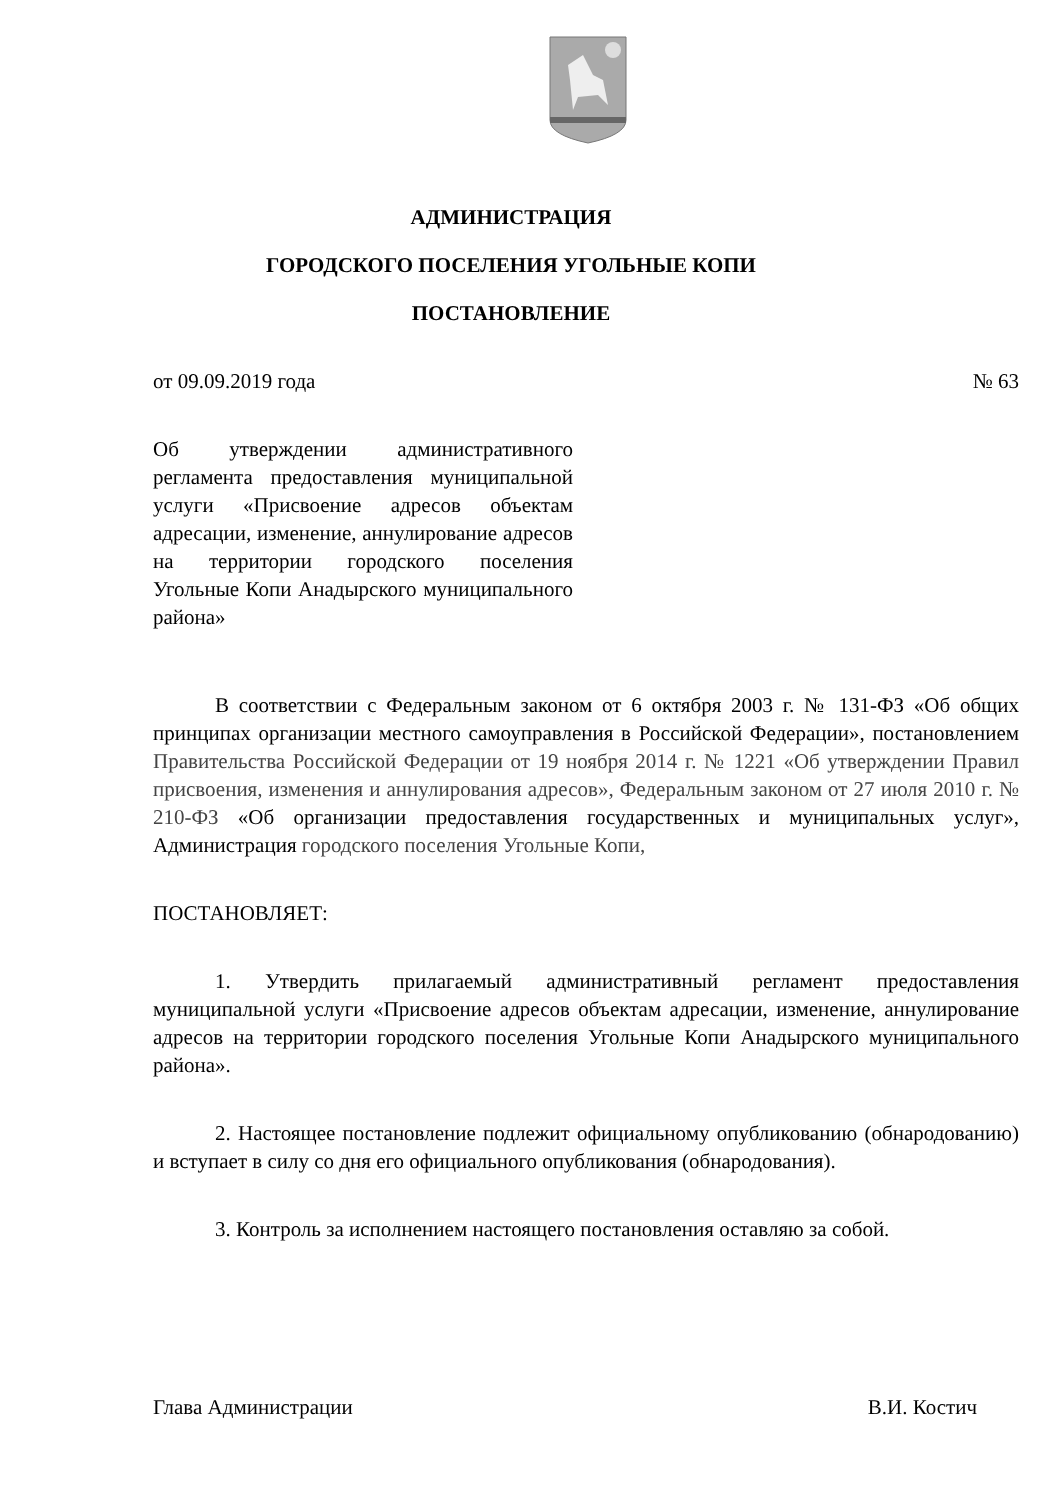АДМИНИСТРАЦИЯ
ГОРОДСКОГО ПОСЕЛЕНИЯ УГОЛЬНЫЕ КОПИ
ПОСТАНОВЛЕНИЕ
от 09.09.2019 года № 63
Об утверждении административного регламента предоставления муниципальной услуги «Присвоение адресов объектам адресации, изменение, аннулирование адресов на территории городского поселения Угольные Копи Анадырского муниципального района»
В соответствии с Федеральным законом от 6 октября 2003 г. № 131-ФЗ «Об общих принципах организации местного самоуправления в Российской Федерации», постановлением Правительства Российской Федерации от 19 ноября 2014 г. № 1221 «Об утверждении Правил присвоения, изменения и аннулирования адресов», Федеральным законом от 27 июля 2010 г. № 210-ФЗ «Об организации предоставления государственных и муниципальных услуг», Администрация городского поселения Угольные Копи,
ПОСТАНОВЛЯЕТ:
1. Утвердить прилагаемый административный регламент предоставления муниципальной услуги «Присвоение адресов объектам адресации, изменение, аннулирование адресов на территории городского поселения Угольные Копи Анадырского муниципального района».
2. Настоящее постановление подлежит официальному опубликованию (обнародованию) и вступает в силу со дня его официального опубликования (обнародования).
3. Контроль за исполнением настоящего постановления оставляю за собой.
Глава Администрации В.И. Костич